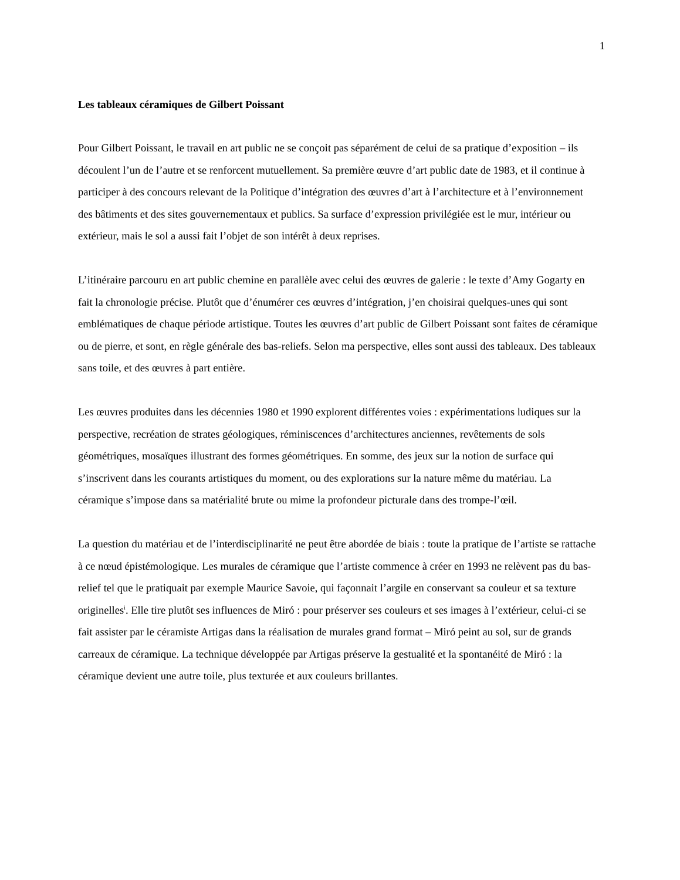1
Les tableaux céramiques de Gilbert Poissant
Pour Gilbert Poissant, le travail en art public ne se conçoit pas séparément de celui de sa pratique d’exposition – ils découlent l’un de l’autre et se renforcent mutuellement. Sa première œuvre d’art public date de 1983, et il continue à participer à des concours relevant de la Politique d’intégration des œuvres d’art à l’architecture et à l’environnement des bâtiments et des sites gouvernementaux et publics. Sa surface d’expression privilégiée est le mur, intérieur ou extérieur, mais le sol a aussi fait l’objet de son intérêt à deux reprises.
L’itinéraire parcouru en art public chemine en parallèle avec celui des œuvres de galerie : le texte d’Amy Gogarty en fait la chronologie précise. Plutôt que d’énumérer ces œuvres d’intégration, j’en choisirai quelques-unes qui sont emblématiques de chaque période artistique. Toutes les œuvres d’art public de Gilbert Poissant sont faites de céramique ou de pierre, et sont, en règle générale des bas-reliefs. Selon ma perspective, elles sont aussi des tableaux. Des tableaux sans toile, et des œuvres à part entière.
Les œuvres produites dans les décennies 1980 et 1990 explorent différentes voies : expérimentations ludiques sur la perspective, recréation de strates géologiques, réminiscences d’architectures anciennes, revêtements de sols géométriques, mosaïques illustrant des formes géométriques. En somme, des jeux sur la notion de surface qui s’inscrivent dans les courants artistiques du moment, ou des explorations sur la nature même du matériau. La céramique s’impose dans sa matérialité brute ou mime la profondeur picturale dans des trompe-l’œil.
La question du matériau et de l’interdisciplinarité ne peut être abordée de biais : toute la pratique de l’artiste se rattache à ce nœud épistémologique. Les murales de céramique que l’artiste commence à créer en 1993 ne relèvent pas du bas-relief tel que le pratiquait par exemple Maurice Savoie, qui façonnait l’argile en conservant sa couleur et sa texture originelles<sup>i</sup>. Elle tire plutôt ses influences de Miró : pour préserver ses couleurs et ses images à l’extérieur, celui-ci se fait assister par le céramiste Artigas dans la réalisation de murales grand format – Miró peint au sol, sur de grands carreaux de céramique. La technique développée par Artigas préserve la gestualité et la spontanéité de Miró : la céramique devient une autre toile, plus texturée et aux couleurs brillantes.